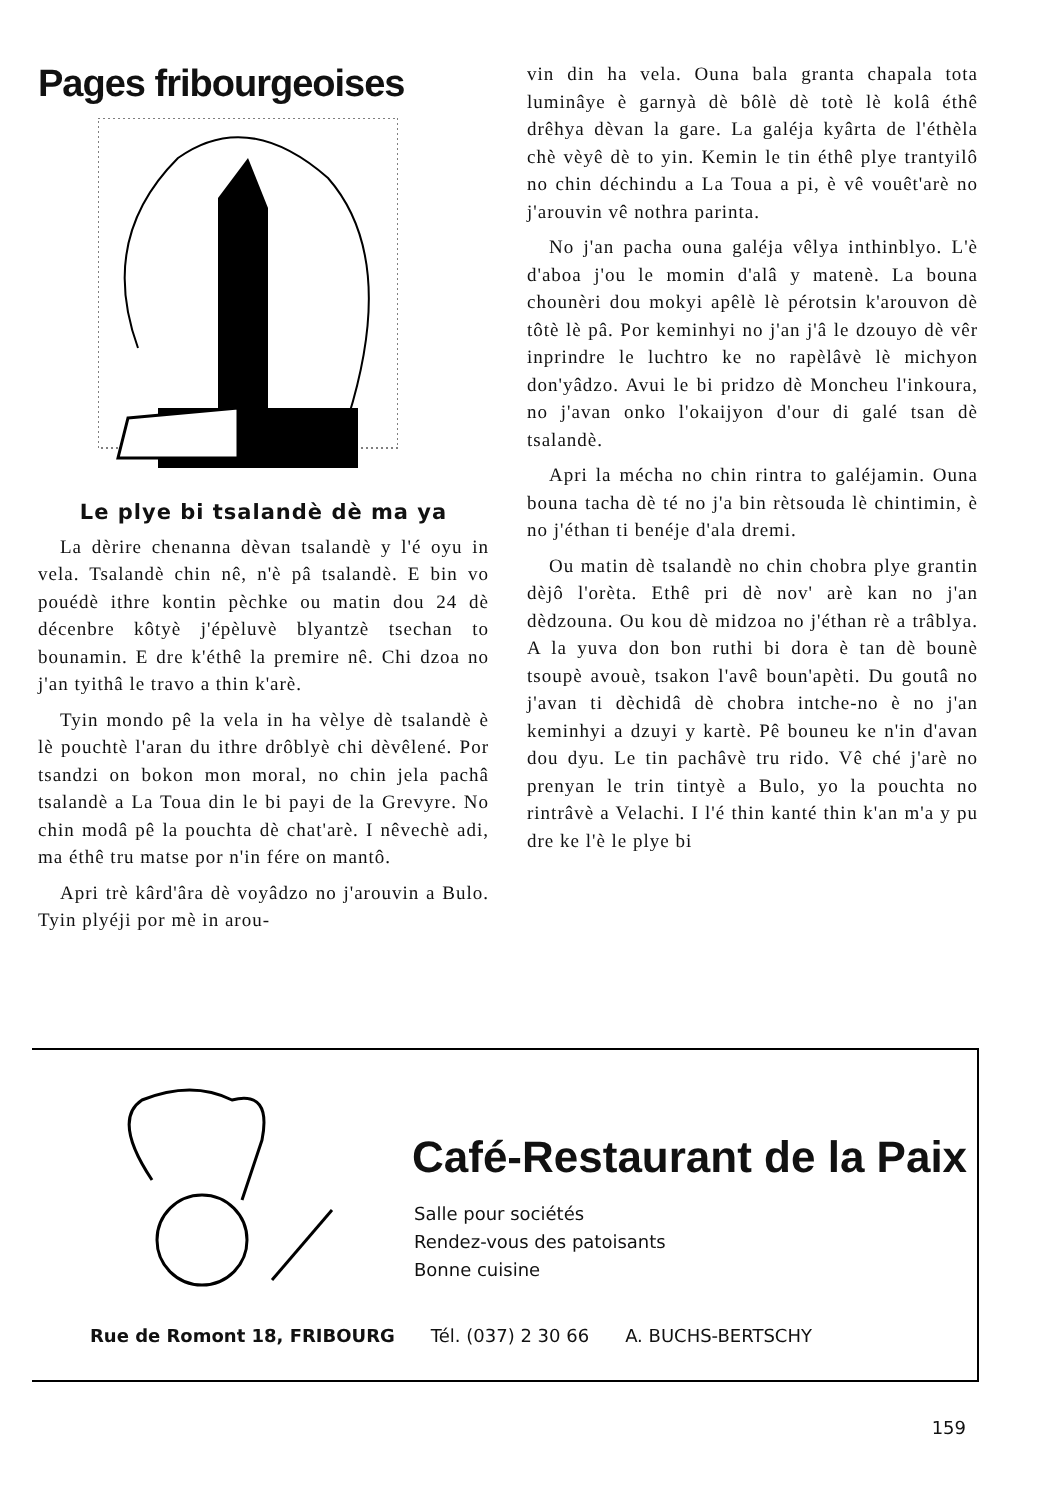Pages fribourgeoises
Le plye bi tsalandè dè ma ya
La dèrire chenanna dèvan tsalandè y l'é oyu in vela. Tsalandè chin nê, n'è pâ tsalandè. E bin vo pouédè ithre kontin pèchke ou matin dou 24 dè décenbre kôtyè j'épèluvè blyantzè tsechan to bounamin. E dre k'éthê la premire nê. Chi dzoa no j'an tyithâ le travo a thin k'arè.
Tyin mondo pê la vela in ha vèlye dè tsalandè è lè pouchtè l'aran du ithre drôblyè chi dèvêlené. Por tsandzi on bokon mon moral, no chin jela pachâ tsalandè a La Toua din le bi payi de la Grevyre. No chin modâ pê la pouchta dè chat'arè. I nêvechè adi, ma éthê tru matse por n'in fére on mantô.
Apri trè kârd'âra dè voyâdzo no j'arouvin a Bulo. Tyin plyéji por mè in arou-
vin din ha vela. Ouna bala granta chapala tota luminâye è garnyà dè bôlè dè totè lè kolâ éthê drêhya dèvan la gare. La galéja kyârta de l'éthèla chè vèyê dè to yin. Kemin le tin éthê plye trantyilô no chin déchindu a La Toua a pi, è vê vouêt'arè no j'arouvin vê nothra parinta.
No j'an pacha ouna galéja vêlya inthinblyo. L'è d'aboa j'ou le momin d'alâ y matenè. La bouna chounèri dou mokyi apêlè lè pérotsin k'arouvon dè tôtè lè pâ. Por keminhyi no j'an j'â le dzouyo dè vêr inprindre le luchtro ke no rapèlâvè lè michyon don'yâdzo. Avui le bi pridzo dè Moncheu l'inkoura, no j'avan onko l'okaijyon d'our di galé tsan dè tsalandè.
Apri la mécha no chin rintra to galéjamin. Ouna bouna tacha dè té no j'a bin rètsouda lè chintimin, è no j'éthan ti benéje d'ala dremi.
Ou matin dè tsalandè no chin chobra plye grantin dèjô l'orèta. Ethê pri dè nov' arè kan no j'an dèdzouna. Ou kou dè midzoa no j'éthan rè a trâblya. A la yuva don bon ruthi bi dora è tan dè bounè tsoupè avouè, tsakon l'avê boun'apèti. Du goutâ no j'avan ti dèchidâ dè chobra intche-no è no j'an keminhyi a dzuyi y kartè. Pê bouneu ke n'in d'avan dou dyu. Le tin pachâvè tru rido. Vê ché j'arè no prenyan le trin tintyè a Bulo, yo la pouchta no rintrâvè a Velachi. I l'é thin kanté thin k'an m'a y pu dre ke l'è le plye bi
Café-Restaurant de la Paix
Salle pour sociétés
Rendez-vous des patoisants
Bonne cuisine
Rue de Romont 18, FRIBOURG Tél. (037) 2 30 66 A. BUCHS-BERTSCHY
159